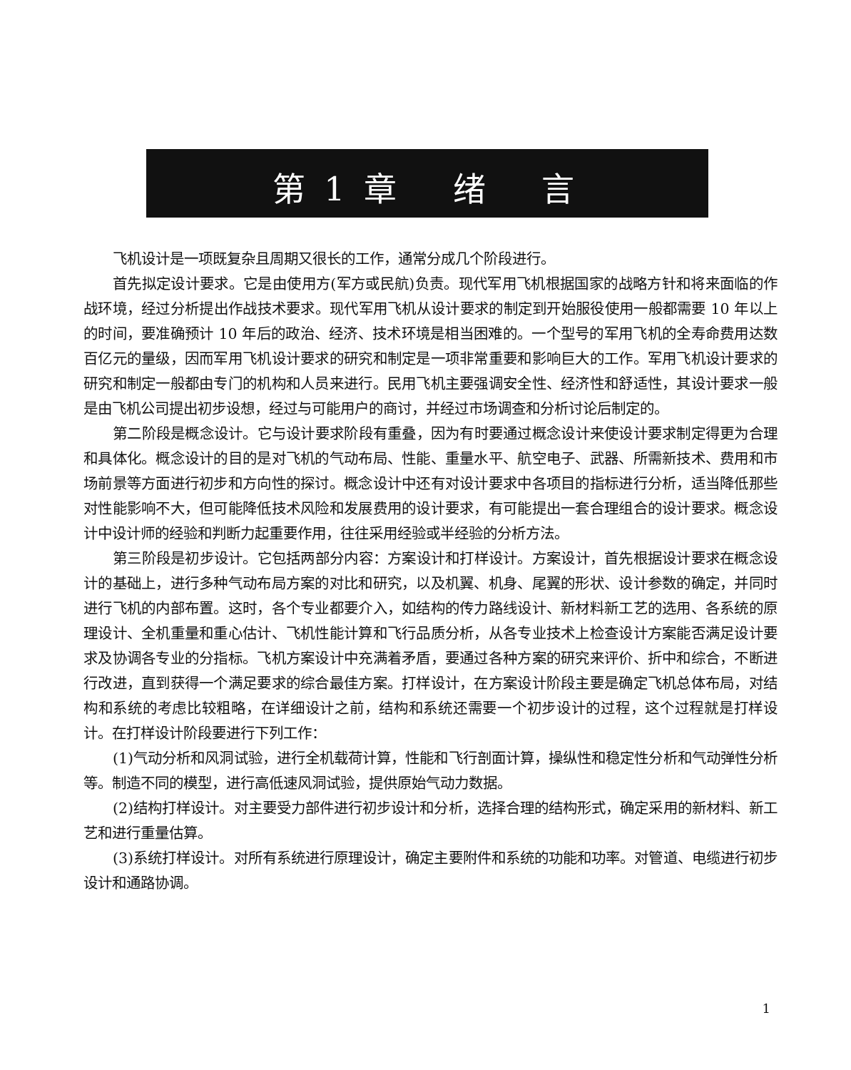第 1 章　 绪　 言
飞机设计是一项既复杂且周期又很长的工作，通常分成几个阶段进行。
首先拟定设计要求。它是由使用方(军方或民航)负责。现代军用飞机根据国家的战略方针和将来面临的作战环境，经过分析提出作战技术要求。现代军用飞机从设计要求的制定到开始服役使用一般都需要 10 年以上的时间，要准确预计 10 年后的政治、经济、技术环境是相当困难的。一个型号的军用飞机的全寿命费用达数百亿元的量级，因而军用飞机设计要求的研究和制定是一项非常重要和影响巨大的工作。军用飞机设计要求的研究和制定一般都由专门的机构和人员来进行。民用飞机主要强调安全性、经济性和舒适性，其设计要求一般是由飞机公司提出初步设想，经过与可能用户的商讨，并经过市场调查和分析讨论后制定的。
第二阶段是概念设计。它与设计要求阶段有重叠，因为有时要通过概念设计来使设计要求制定得更为合理和具体化。概念设计的目的是对飞机的气动布局、性能、重量水平、航空电子、武器、所需新技术、费用和市场前景等方面进行初步和方向性的探讨。概念设计中还有对设计要求中各项目的指标进行分析，适当降低那些对性能影响不大，但可能降低技术风险和发展费用的设计要求，有可能提出一套合理组合的设计要求。概念设计中设计师的经验和判断力起重要作用，往往采用经验或半经验的分析方法。
第三阶段是初步设计。它包括两部分内容：方案设计和打样设计。方案设计，首先根据设计要求在概念设计的基础上，进行多种气动布局方案的对比和研究，以及机翼、机身、尾翼的形状、设计参数的确定，并同时进行飞机的内部布置。这时，各个专业都要介入，如结构的传力路线设计、新材料新工艺的选用、各系统的原理设计、全机重量和重心估计、飞机性能计算和飞行品质分析，从各专业技术上检查设计方案能否满足设计要求及协调各专业的分指标。飞机方案设计中充满着矛盾，要通过各种方案的研究来评价、折中和综合，不断进行改进，直到获得一个满足要求的综合最佳方案。打样设计，在方案设计阶段主要是确定飞机总体布局，对结构和系统的考虑比较粗略，在详细设计之前，结构和系统还需要一个初步设计的过程，这个过程就是打样设计。在打样设计阶段要进行下列工作：
(1)气动分析和风洞试验，进行全机载荷计算，性能和飞行剖面计算，操纵性和稳定性分析和气动弹性分析等。制造不同的模型，进行高低速风洞试验，提供原始气动力数据。
(2)结构打样设计。对主要受力部件进行初步设计和分析，选择合理的结构形式，确定采用的新材料、新工艺和进行重量估算。
(3)系统打样设计。对所有系统进行原理设计，确定主要附件和系统的功能和功率。对管道、电缆进行初步设计和通路协调。
1